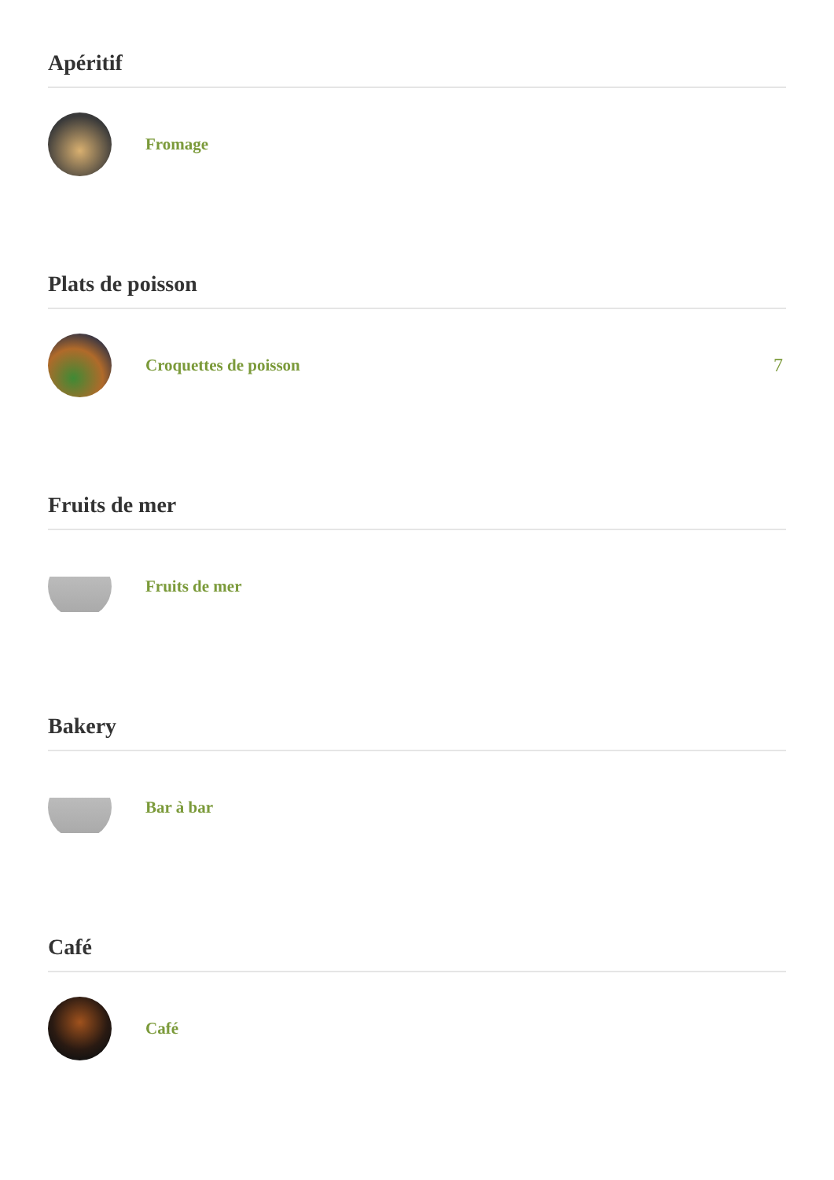Apéritif
Fromage
Plats de poisson
Croquettes de poisson 7
Fruits de mer
Fruits de mer
Bakery
Bar à bar
Café
Café